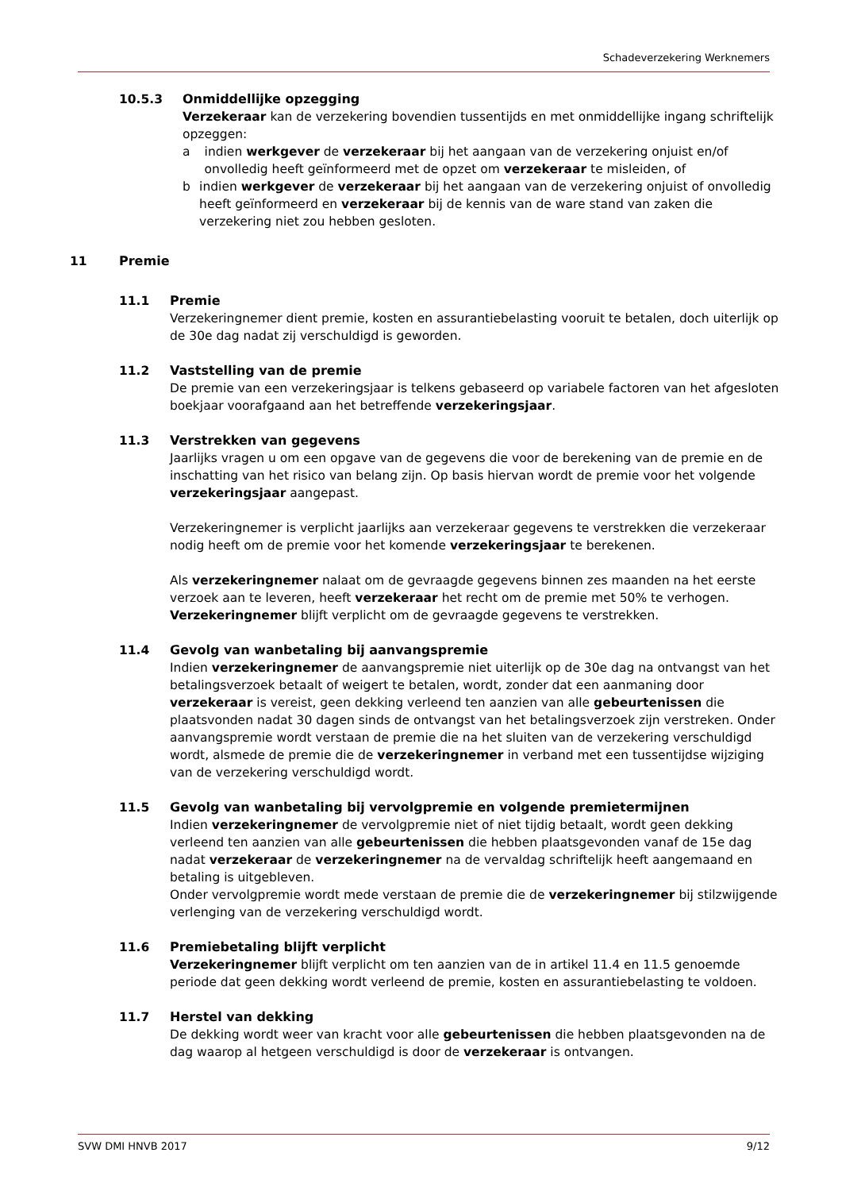Schadeverzekering Werknemers
10.5.3 Onmiddellijke opzegging
Verzekeraar kan de verzekering bovendien tussentijds en met onmiddellijke ingang schriftelijk opzeggen:
a indien werkgever de verzekeraar bij het aangaan van de verzekering onjuist en/of onvolledig heeft geïnformeerd met de opzet om verzekeraar te misleiden, of
b indien werkgever de verzekeraar bij het aangaan van de verzekering onjuist of onvolledig heeft geïnformeerd en verzekeraar bij de kennis van de ware stand van zaken die verzekering niet zou hebben gesloten.
11 Premie
11.1 Premie
Verzekeringnemer dient premie, kosten en assurantiebelasting vooruit te betalen, doch uiterlijk op de 30e dag nadat zij verschuldigd is geworden.
11.2 Vaststelling van de premie
De premie van een verzekeringsjaar is telkens gebaseerd op variabele factoren van het afgesloten boekjaar voorafgaand aan het betreffende verzekeringsjaar.
11.3 Verstrekken van gegevens
Jaarlijks vragen u om een opgave van de gegevens die voor de berekening van de premie en de inschatting van het risico van belang zijn. Op basis hiervan wordt de premie voor het volgende verzekeringsjaar aangepast.
Verzekeringnemer is verplicht jaarlijks aan verzekeraar gegevens te verstrekken die verzekeraar nodig heeft om de premie voor het komende verzekeringsjaar te berekenen.
Als verzekeringnemer nalaat om de gevraagde gegevens binnen zes maanden na het eerste verzoek aan te leveren, heeft verzekeraar het recht om de premie met 50% te verhogen. Verzekeringnemer blijft verplicht om de gevraagde gegevens te verstrekken.
11.4 Gevolg van wanbetaling bij aanvangspremie
Indien verzekeringnemer de aanvangspremie niet uiterlijk op de 30e dag na ontvangst van het betalingsverzoek betaalt of weigert te betalen, wordt, zonder dat een aanmaning door verzekeraar is vereist, geen dekking verleend ten aanzien van alle gebeurtenissen die plaatsvonden nadat 30 dagen sinds de ontvangst van het betalingsverzoek zijn verstreken. Onder aanvangspremie wordt verstaan de premie die na het sluiten van de verzekering verschuldigd wordt, alsmede de premie die de verzekeringnemer in verband met een tussentijdse wijziging van de verzekering verschuldigd wordt.
11.5 Gevolg van wanbetaling bij vervolgpremie en volgende premietermijnen
Indien verzekeringnemer de vervolgpremie niet of niet tijdig betaalt, wordt geen dekking verleend ten aanzien van alle gebeurtenissen die hebben plaatsgevonden vanaf de 15e dag nadat verzekeraar de verzekeringnemer na de vervaldag schriftelijk heeft aangemaand en betaling is uitgebleven.
Onder vervolgpremie wordt mede verstaan de premie die de verzekeringnemer bij stilzwijgende verlenging van de verzekering verschuldigd wordt.
11.6 Premiebetaling blijft verplicht
Verzekeringnemer blijft verplicht om ten aanzien van de in artikel 11.4 en 11.5 genoemde periode dat geen dekking wordt verleend de premie, kosten en assurantiebelasting te voldoen.
11.7 Herstel van dekking
De dekking wordt weer van kracht voor alle gebeurtenissen die hebben plaatsgevonden na de dag waarop al hetgeen verschuldigd is door de verzekeraar is ontvangen.
SVW DMI HNVB 2017 9/12